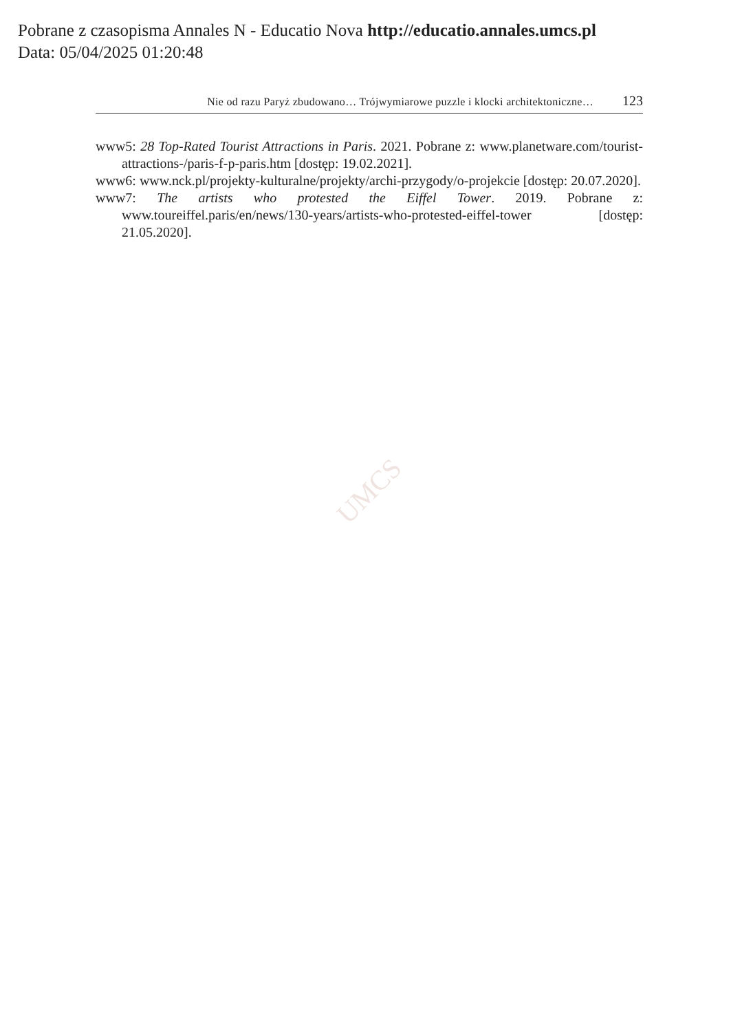Pobrane z czasopisma Annales N - Educatio Nova http://educatio.annales.umcs.pl
Data: 05/04/2025 01:20:48
Nie od razu Paryż zbudowano… Trójwymiarowe puzzle i klocki architektoniczne… 123
www5: 28 Top-Rated Tourist Attractions in Paris. 2021. Pobrane z: www.planetware.com/tourist-attractions-/paris-f-p-paris.htm [dostęp: 19.02.2021].
www6: www.nck.pl/projekty-kulturalne/projekty/archi-przygody/o-projekcie [dostęp: 20.07.2020].
www7: The artists who protested the Eiffel Tower. 2019. Pobrane z: www.toureiffel.paris/en/news/130-years/artists-who-protested-eiffel-tower [dostęp: 21.05.2020].
UMCS